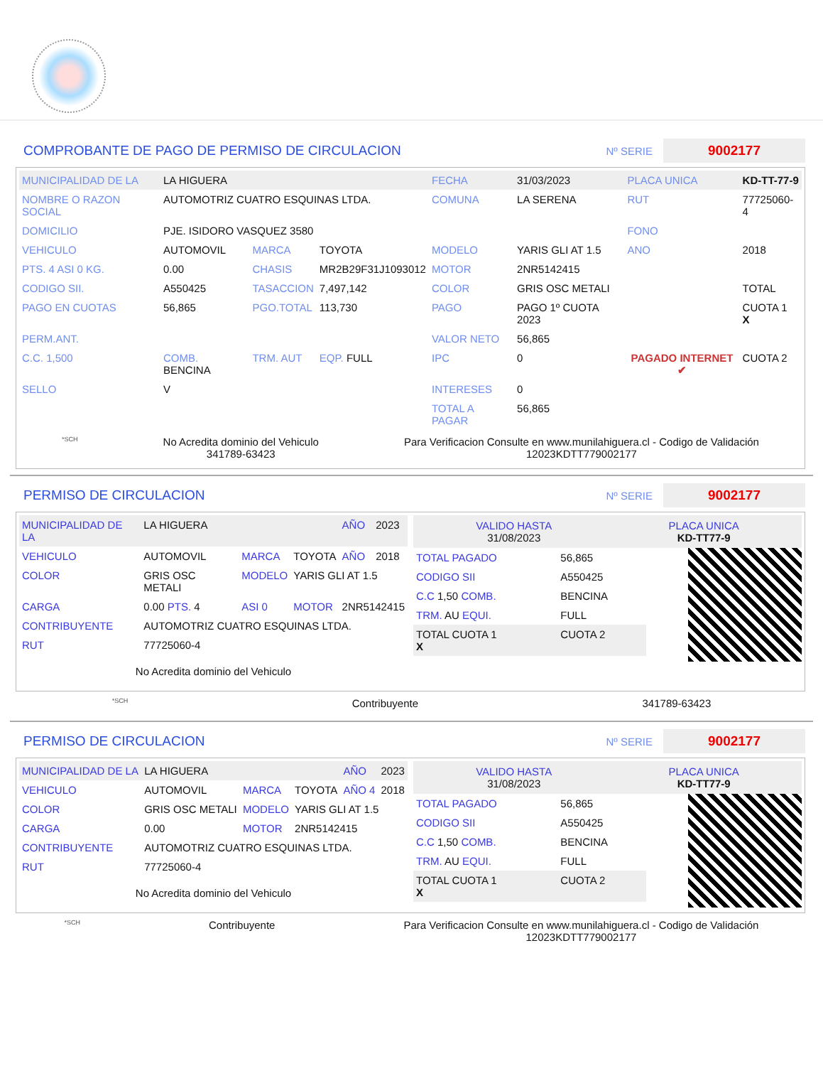COMPROBANTE DE PAGO DE PERMISO DE CIRCULACION
Nº SERIE 9002177
| MUNICIPALIDAD DE LA | LA HIGUERA | | | FECHA | 31/03/2023 | PLACA UNICA | KD-TT-77-9 |
| NOMBRE O RAZON SOCIAL | AUTOMOTRIZ CUATRO ESQUINAS LTDA. | | | COMUNA | LA SERENA | RUT | 77725060-4 |
| DOMICILIO | PJE. ISIDORO VASQUEZ 3580 | | | | | FONO | |
| VEHICULO | AUTOMOVIL | MARCA | TOYOTA | MODELO | YARIS GLI AT 1.5 | ANO | 2018 |
| PTS. 4 ASI 0 KG. | 0.00 | CHASIS | MR2B29F31J1093012 | MOTOR | 2NR5142415 | | |
| CODIGO SII. | A550425 | TASACCION | 7,497,142 | COLOR | GRIS OSC METALI | | TOTAL |
| PAGO EN CUOTAS | 56,865 | PGO.TOTAL | 113,730 | PAGO | PAGO 1º CUOTA 2023 | PAGADO INTERNET ✔ | CUOTA 1 X |
| PERM.ANT. | | | | VALOR NETO | 56,865 | | |
| C.C. 1,500 | COMB. BENCINA | TRM. AUT | EQP. FULL | IPC | 0 | | CUOTA 2 |
| SELLO | V | | | INTERESES | 0 | | |
| | | | | TOTAL A PAGAR | 56,865 | | |
*SCH
No Acredita dominio del Vehiculo
341789-63423
Para Verificacion Consulte en www.munilahiguera.cl - Codigo de Validación
12023KDTT779002177
PERMISO DE CIRCULACION
Nº SERIE 9002177
| MUNICIPALIDAD DE LA | LA HIGUERA | | | AÑO | 2023 |
| VEHICULO | AUTOMOVIL | MARCA | TOYOTA | AÑO | 2018 |
| COLOR | GRIS OSC METALI | MODELO | YARIS GLI AT 1.5 | | |
| CARGA | 0.00 PTS. 4 | ASI 0 | MOTOR | 2NR5142415 | |
| CONTRIBUYENTE | AUTOMOTRIZ CUATRO ESQUINAS LTDA. | | | | |
| RUT | 77725060-4 | | | | |
No Acredita dominio del Vehiculo
VALIDO HASTA
31/08/2023
PLACA UNICA
KD-TT77-9
| TOTAL PAGADO | 56,865 |
| CODIGO SII | A550425 |
| C.C 1,50 COMB. | BENCINA |
| TRM. AU EQUI. | FULL |
| TOTAL CUOTA 1 X | CUOTA 2 |
*SCH Contribuyente 341789-63423
PERMISO DE CIRCULACION
Nº SERIE 9002177
| MUNICIPALIDAD DE LA | LA HIGUERA | | | AÑO | 2023 |
| VEHICULO | AUTOMOVIL | MARCA | TOYOTA | AÑO 4 | 2018 |
| COLOR | GRIS OSC METALI | MODELO | YARIS GLI AT 1.5 | | |
| CARGA | 0.00 | MOTOR | 2NR5142415 | | |
| CONTRIBUYENTE | AUTOMOTRIZ CUATRO ESQUINAS LTDA. | | | | |
| RUT | 77725060-4 | | | | |
No Acredita dominio del Vehiculo
VALIDO HASTA
31/08/2023
PLACA UNICA
KD-TT77-9
| TOTAL PAGADO | 56,865 |
| CODIGO SII | A550425 |
| C.C 1,50 COMB. | BENCINA |
| TRM. AU EQUI. | FULL |
| TOTAL CUOTA 1 X | CUOTA 2 |
*SCH Contribuyente Para Verificacion Consulte en www.munilahiguera.cl - Codigo de Validación
12023KDTT779002177